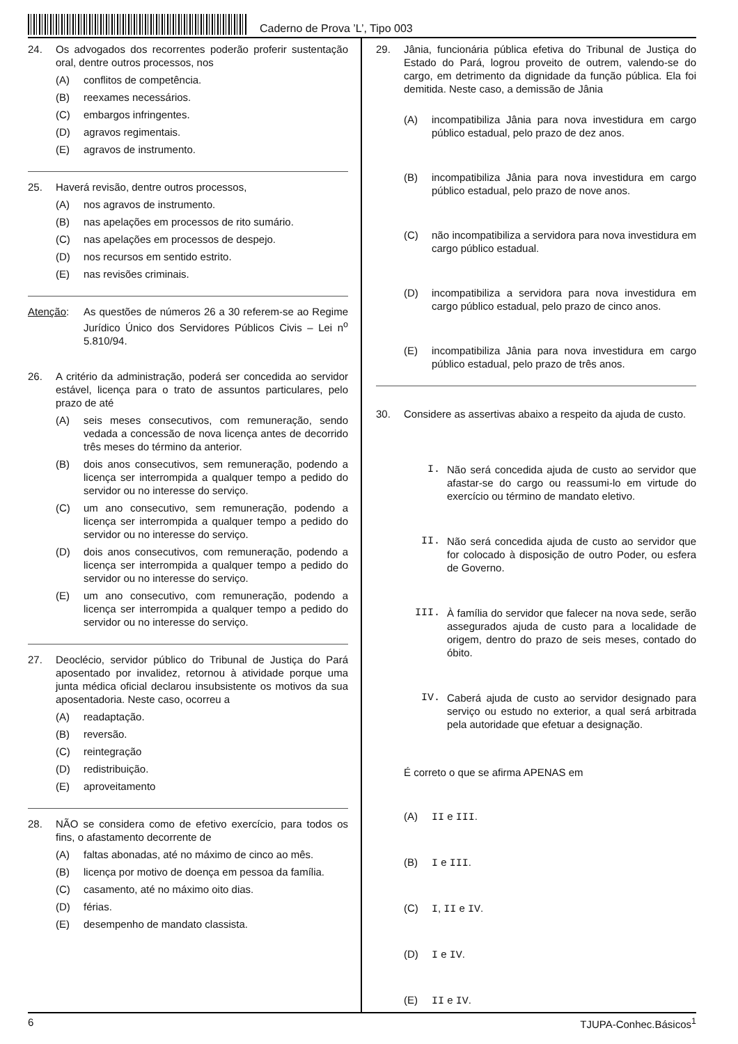Caderno de Prova ’L’, Tipo 003
24. Os advogados dos recorrentes poderão proferir sustentação oral, dentre outros processos, nos
(A) conflitos de competência.
(B) reexames necessários.
(C) embargos infringentes.
(D) agravos regimentais.
(E) agravos de instrumento.
25. Haverá revisão, dentre outros processos,
(A) nos agravos de instrumento.
(B) nas apelações em processos de rito sumário.
(C) nas apelações em processos de despejo.
(D) nos recursos em sentido estrito.
(E) nas revisões criminais.
Atenção: As questões de números 26 a 30 referem-se ao Regime Jurídico Único dos Servidores Públicos Civis – Lei n<sup>o</sup> 5.810/94.
26. A critério da administração, poderá ser concedida ao servidor estável, licença para o trato de assuntos particulares, pelo prazo de até
(A) seis meses consecutivos, com remuneração, sendo vedada a concessão de nova licença antes de decorrido três meses do término da anterior.
(B) dois anos consecutivos, sem remuneração, podendo a licença ser interrompida a qualquer tempo a pedido do servidor ou no interesse do serviço.
(C) um ano consecutivo, sem remuneração, podendo a licença ser interrompida a qualquer tempo a pedido do servidor ou no interesse do serviço.
(D) dois anos consecutivos, com remuneração, podendo a licença ser interrompida a qualquer tempo a pedido do servidor ou no interesse do serviço.
(E) um ano consecutivo, com remuneração, podendo a licença ser interrompida a qualquer tempo a pedido do servidor ou no interesse do serviço.
27. Deoclécio, servidor público do Tribunal de Justiça do Pará aposentado por invalidez, retornou à atividade porque uma junta médica oficial declarou insubsistente os motivos da sua aposentadoria. Neste caso, ocorreu a
(A) readaptação.
(B) reversão.
(C) reintegração
(D) redistribuição.
(E) aproveitamento
28. NÃO se considera como de efetivo exercício, para todos os fins, o afastamento decorrente de
(A) faltas abonadas, até no máximo de cinco ao mês.
(B) licença por motivo de doença em pessoa da família.
(C) casamento, até no máximo oito dias.
(D) férias.
(E) desempenho de mandato classista.
29. Jânia, funcionária pública efetiva do Tribunal de Justiça do Estado do Pará, logrou proveito de outrem, valendo-se do cargo, em detrimento da dignidade da função pública. Ela foi demitida. Neste caso, a demissão de Jânia
(A) incompatibiliza Jânia para nova investidura em cargo público estadual, pelo prazo de dez anos.
(B) incompatibiliza Jânia para nova investidura em cargo público estadual, pelo prazo de nove anos.
(C) não incompatibiliza a servidora para nova investidura em cargo público estadual.
(D) incompatibiliza a servidora para nova investidura em cargo público estadual, pelo prazo de cinco anos.
(E) incompatibiliza Jânia para nova investidura em cargo público estadual, pelo prazo de três anos.
30. Considere as assertivas abaixo a respeito da ajuda de custo.
I. Não será concedida ajuda de custo ao servidor que afastar-se do cargo ou reassumi-lo em virtude do exercício ou término de mandato eletivo.
II. Não será concedida ajuda de custo ao servidor que for colocado à disposição de outro Poder, ou esfera de Governo.
III. À família do servidor que falecer na nova sede, serão assegurados ajuda de custo para a localidade de origem, dentro do prazo de seis meses, contado do óbito.
IV. Caberá ajuda de custo ao servidor designado para serviço ou estudo no exterior, a qual será arbitrada pela autoridade que efetuar a designação.
É correto o que se afirma APENAS em
(A) II e III.
(B) I e III.
(C) I, II e IV.
(D) I e IV.
(E) II e IV.
6 TJUPA-Conhec.Básicos<sup>1</sup>